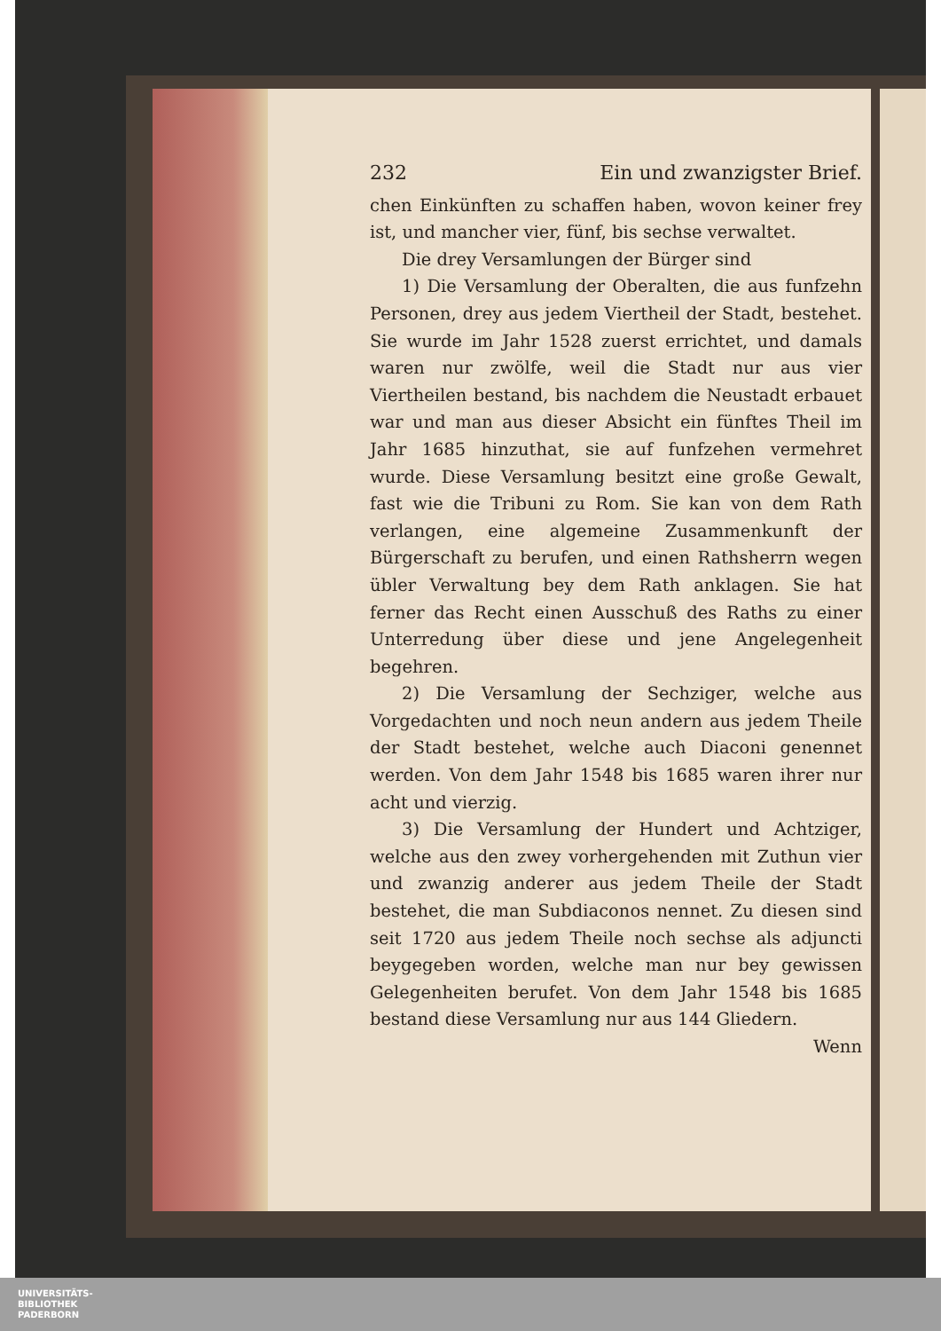232 Ein und zwanzigster Brief.
chen Einkünften zu schaffen haben, wovon keiner frey ist, und mancher vier, fünf, bis sechse verwaltet.
Die drey Versamlungen der Bürger sind
1) Die Versamlung der Oberalten, die aus funfzehn Personen, drey aus jedem Viertheil der Stadt, bestehet. Sie wurde im Jahr 1528 zuerst errichtet, und damals waren nur zwölfe, weil die Stadt nur aus vier Viertheilen bestand, bis nachdem die Neustadt erbauet war und man aus dieser Absicht ein fünftes Theil im Jahr 1685 hinzuthat, sie auf funfzehen vermehret wurde. Diese Versamlung besitzt eine große Gewalt, fast wie die Tribuni zu Rom. Sie kan von dem Rath verlangen, eine algemeine Zusammenkunft der Bürgerschaft zu berufen, und einen Rathsherrn wegen übler Verwaltung bey dem Rath anklagen. Sie hat ferner das Recht einen Ausschuß des Raths zu einer Unterredung über diese und jene Angelegenheit begehren.
2) Die Versamlung der Sechziger, welche aus Vorgedachten und noch neun andern aus jedem Theile der Stadt bestehet, welche auch Diaconi genennet werden. Von dem Jahr 1548 bis 1685 waren ihrer nur acht und vierzig.
3) Die Versamlung der Hundert und Achtziger, welche aus den zwey vorhergehenden mit Zuthun vier und zwanzig anderer aus jedem Theile der Stadt bestehet, die man Subdiaconos nennet. Zu diesen sind seit 1720 aus jedem Theile noch sechse als adjuncti beygegeben worden, welche man nur bey gewissen Gelegenheiten berufet. Von dem Jahr 1548 bis 1685 bestand diese Versamlung nur aus 144 Gliedern.
Wenn
UNIVERSITÄTS-
BIBLIOTHEK
PADERBORN